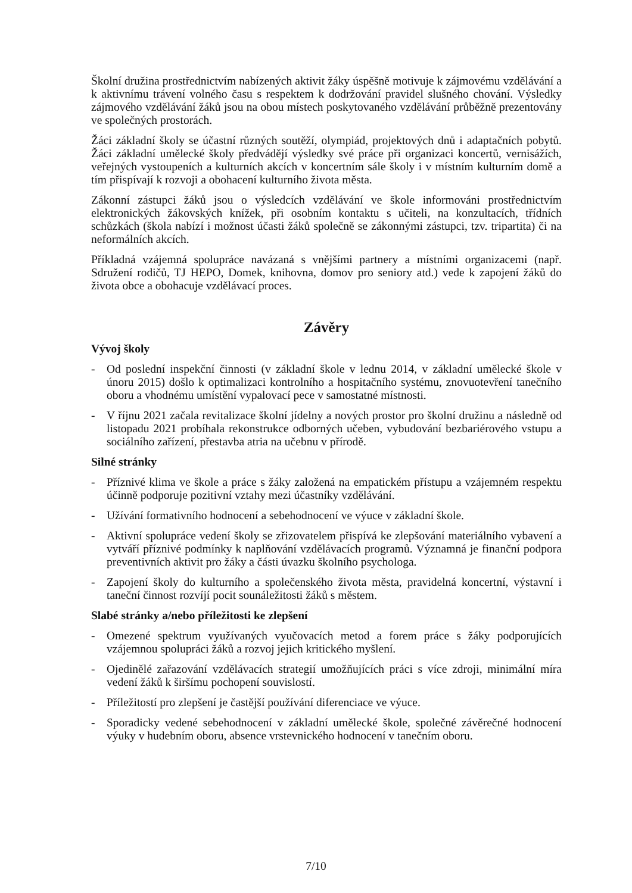Školní družina prostřednictvím nabízených aktivit žáky úspěšně motivuje k zájmovému vzdělávání a k aktivnímu trávení volného času s respektem k dodržování pravidel slušného chování. Výsledky zájmového vzdělávání žáků jsou na obou místech poskytovaného vzdělávání průběžně prezentovány ve společných prostorách.
Žáci základní školy se účastní různých soutěží, olympiád, projektových dnů i adaptačních pobytů. Žáci základní umělecké školy předvádějí výsledky své práce při organizaci koncertů, vernisážích, veřejných vystoupeních a kulturních akcích v koncertním sále školy i v místním kulturním domě a tím přispívají k rozvoji a obohacení kulturního života města.
Zákonní zástupci žáků jsou o výsledcích vzdělávání ve škole informováni prostřednictvím elektronických žákovských knížek, při osobním kontaktu s učiteli, na konzultacích, třídních schůzkách (škola nabízí i možnost účasti žáků společně se zákonnými zástupci, tzv. tripartita) či na neformálních akcích.
Příkladná vzájemná spolupráce navázaná s vnějšími partnery a místními organizacemi (např. Sdružení rodičů, TJ HEPO, Domek, knihovna, domov pro seniory atd.) vede k zapojení žáků do života obce a obohacuje vzdělávací proces.
Závěry
Vývoj školy
- Od poslední inspekční činnosti (v základní škole v lednu 2014, v základní umělecké škole v únoru 2015) došlo k optimalizaci kontrolního a hospitačního systému, znovuotevření tanečního oboru a vhodnému umístění vypalovací pece v samostatné místnosti.
- V říjnu 2021 začala revitalizace školní jídelny a nových prostor pro školní družinu a následně od listopadu 2021 probíhala rekonstrukce odborných učeben, vybudování bezbariérového vstupu a sociálního zařízení, přestavba atria na učebnu v přírodě.
Silné stránky
- Příznivé klima ve škole a práce s žáky založená na empatickém přístupu a vzájemném respektu účinně podporuje pozitivní vztahy mezi účastníky vzdělávání.
- Užívání formativního hodnocení a sebehodnocení ve výuce v základní škole.
- Aktivní spolupráce vedení školy se zřizovatelem přispívá ke zlepšování materiálního vybavení a vytváří příznivé podmínky k naplňování vzdělávacích programů. Významná je finanční podpora preventivních aktivit pro žáky a části úvazku školního psychologa.
- Zapojení školy do kulturního a společenského života města, pravidelná koncertní, výstavní i taneční činnost rozvíjí pocit sounáležitosti žáků s městem.
Slabé stránky a/nebo příležitosti ke zlepšení
- Omezené spektrum využívaných vyučovacích metod a forem práce s žáky podporujících vzájemnou spolupráci žáků a rozvoj jejich kritického myšlení.
- Ojedinělé zařazování vzdělávacích strategií umožňujících práci s více zdroji, minimální míra vedení žáků k širšímu pochopení souvislostí.
- Příležitostí pro zlepšení je častější používání diferenciace ve výuce.
- Sporadicky vedené sebehodnocení v základní umělecké škole, společné závěrečné hodnocení výuky v hudebním oboru, absence vrstevnického hodnocení v tanečním oboru.
7/10